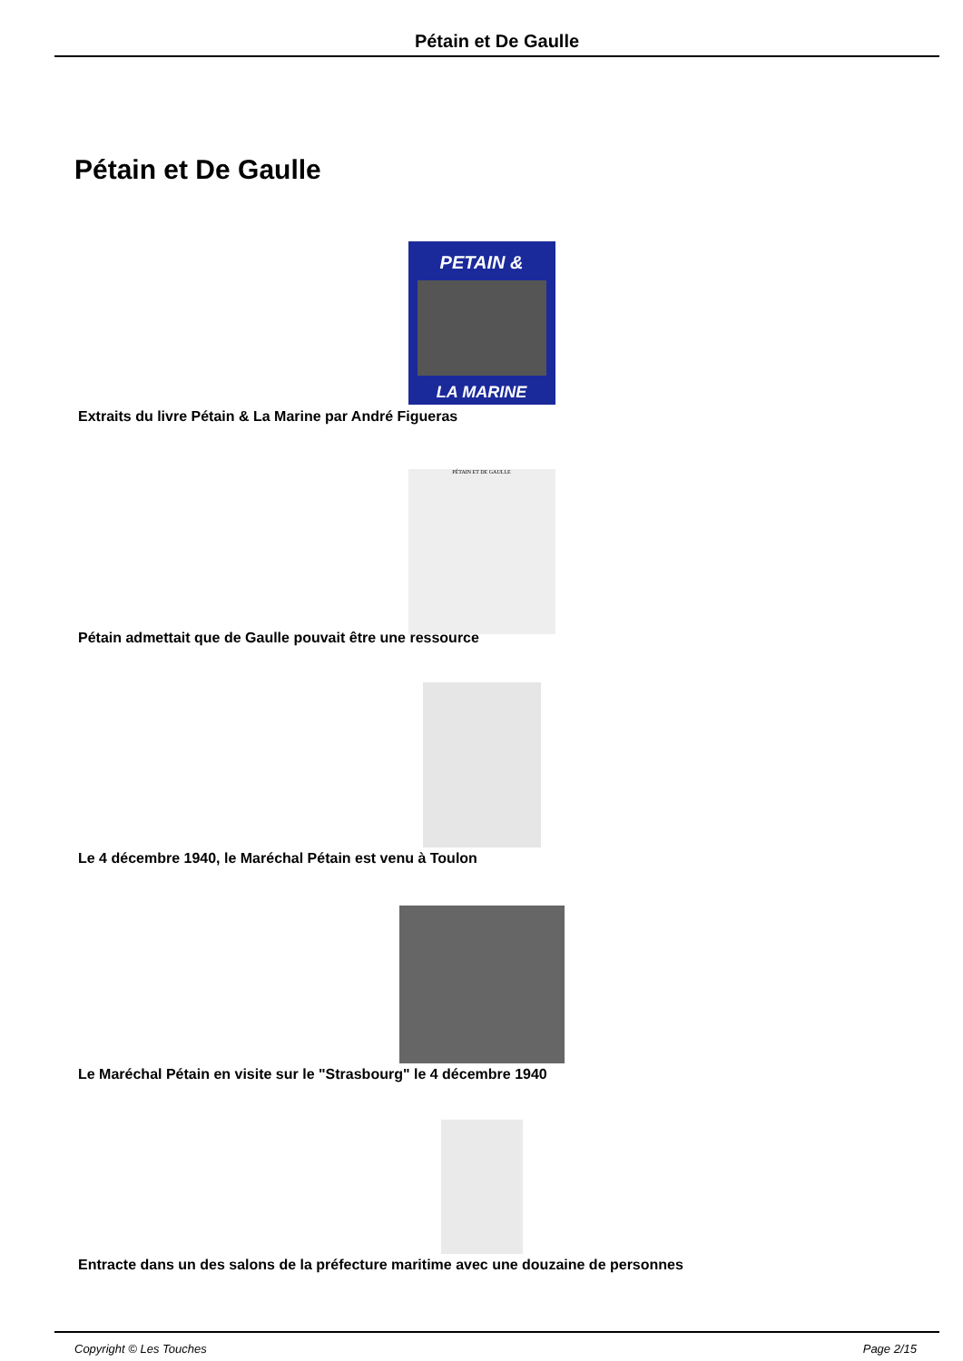Pétain et De Gaulle
Pétain et De Gaulle
PETAIN &
LA MARINE
Extraits du livre Pétain & La Marine par André Figueras
PÉTAIN ET DE GAULLE
Pétain admettait que de Gaulle pouvait être une ressource
Le 4 décembre 1940, le Maréchal Pétain est venu à Toulon
Le Maréchal Pétain en visite sur le "Strasbourg" le 4 décembre 1940
Entracte dans un des salons de la préfecture maritime avec une douzaine de personnes
Copyright © Les Touches Page 2/15